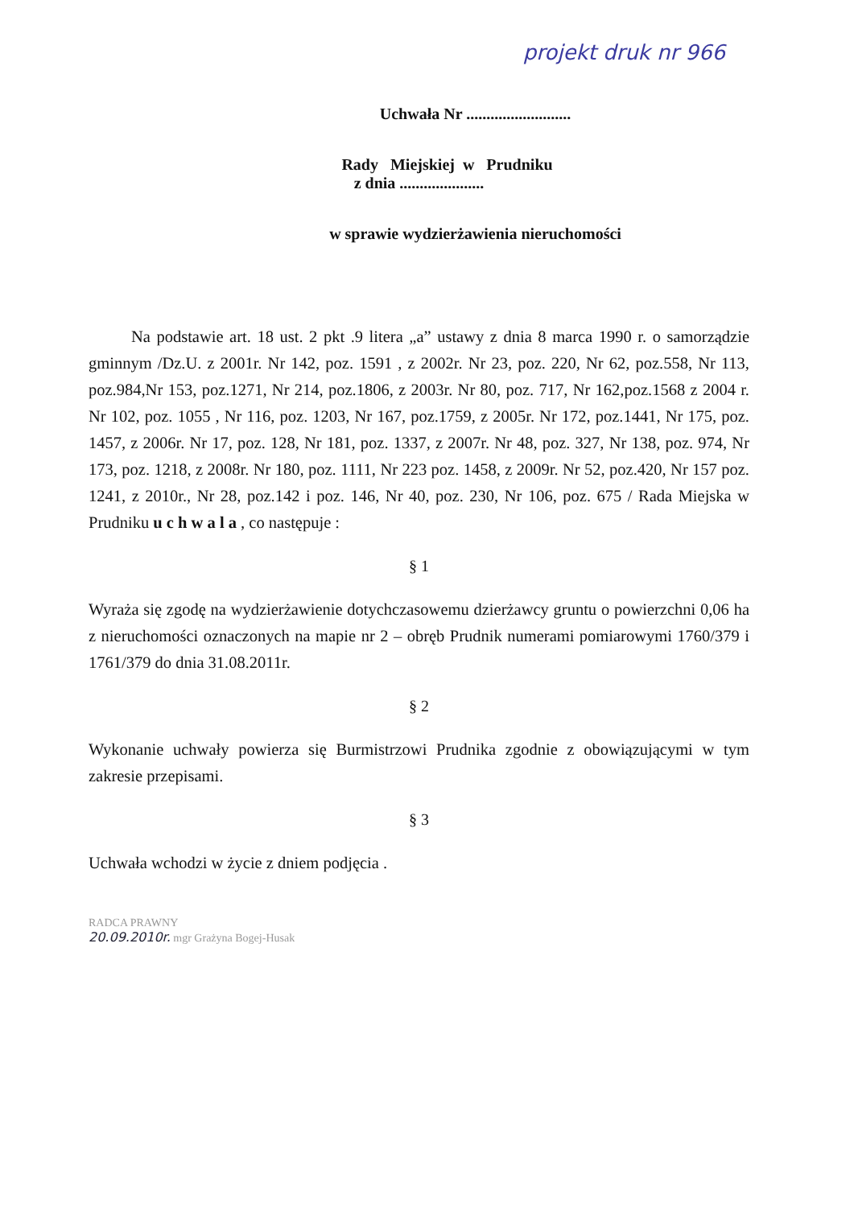projekt druk nr 966
Uchwała Nr ..........................
Rady Miejskiej w Prudniku
z dnia .....................
w sprawie wydzierżawienia nieruchomości
Na podstawie art. 18 ust. 2 pkt .9 litera „a” ustawy z dnia 8 marca 1990 r. o samorządzie gminnym /Dz.U. z 2001r. Nr 142, poz. 1591 , z 2002r. Nr 23, poz. 220, Nr 62, poz.558, Nr 113, poz.984,Nr 153, poz.1271, Nr 214, poz.1806, z 2003r. Nr 80, poz. 717, Nr 162,poz.1568 z 2004 r. Nr 102, poz. 1055 , Nr 116, poz. 1203, Nr 167, poz.1759, z 2005r. Nr 172, poz.1441, Nr 175, poz. 1457, z 2006r. Nr 17, poz. 128, Nr 181, poz. 1337, z 2007r. Nr 48, poz. 327, Nr 138, poz. 974, Nr 173, poz. 1218, z 2008r. Nr 180, poz. 1111, Nr 223 poz. 1458, z 2009r. Nr 52, poz.420, Nr 157 poz. 1241, z 2010r., Nr 28, poz.142 i poz. 146, Nr 40, poz. 230, Nr 106, poz. 675 / Rada Miejska w Prudniku u c h w a l a , co następuje :
§ 1
Wyraża się zgodę na wydzierżawienie dotychczasowemu dzierżawcy gruntu o powierzchni 0,06 ha z nieruchomości oznaczonych na mapie nr 2 – obręb Prudnik numerami pomiarowymi 1760/379 i 1761/379 do dnia 31.08.2011r.
§ 2
Wykonanie uchwały powierza się Burmistrzowi Prudnika zgodnie z obowiązującymi w tym zakresie przepisami.
§ 3
Uchwała wchodzi w życie z dniem podjęcia .
RADCA PRAWNY
20.09.2010r. mgr Grażyna Bogej-Husak